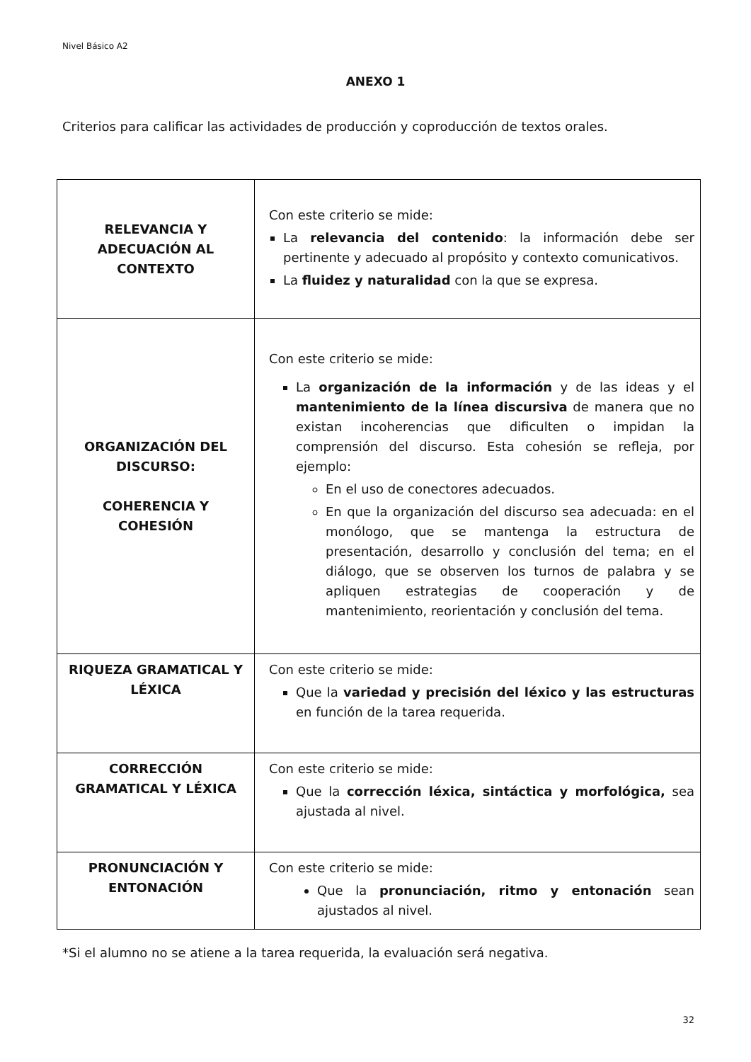Nivel Básico A2
ANEXO 1
Criterios para calificar las actividades de producción y coproducción de textos orales.
| RELEVANCIA Y ADECUACIÓN AL CONTEXTO | Con este criterio se mide: La relevancia del contenido : la información debe ser pertinente y adecuado al propósito y contexto comunicativos. La fluidez y naturalidad con la que se expresa. |
| ORGANIZACIÓN DEL DISCURSO: COHERENCIA Y COHESIÓN | Con este criterio se mide: La organización de la información y de las ideas y el mantenimiento de la línea discursiva de manera que no existan incoherencias que dificulten o impidan la comprensión del discurso. Esta cohesión se refleja, por ejemplo: En el uso de conectores adecuados. En que la organización del discurso sea adecuada: en el monólogo, que se mantenga la estructura de presentación, desarrollo y conclusión del tema; en el diálogo, que se observen los turnos de palabra y se apliquen estrategias de cooperación y de mantenimiento, reorientación y conclusión del tema. |
| RIQUEZA GRAMATICAL Y LÉXICA | Con este criterio se mide: Que la variedad y precisión del léxico y las estructuras en función de la tarea requerida. |
| CORRECCIÓN GRAMATICAL Y LÉXICA | Con este criterio se mide: Que la corrección léxica, sintáctica y morfológica, sea ajustada al nivel. |
| PRONUNCIACIÓN Y ENTONACIÓN | Con este criterio se mide: Que la pronunciación, ritmo y entonación sean ajustados al nivel. |
*Si el alumno no se atiene a la tarea requerida, la evaluación será negativa.
32